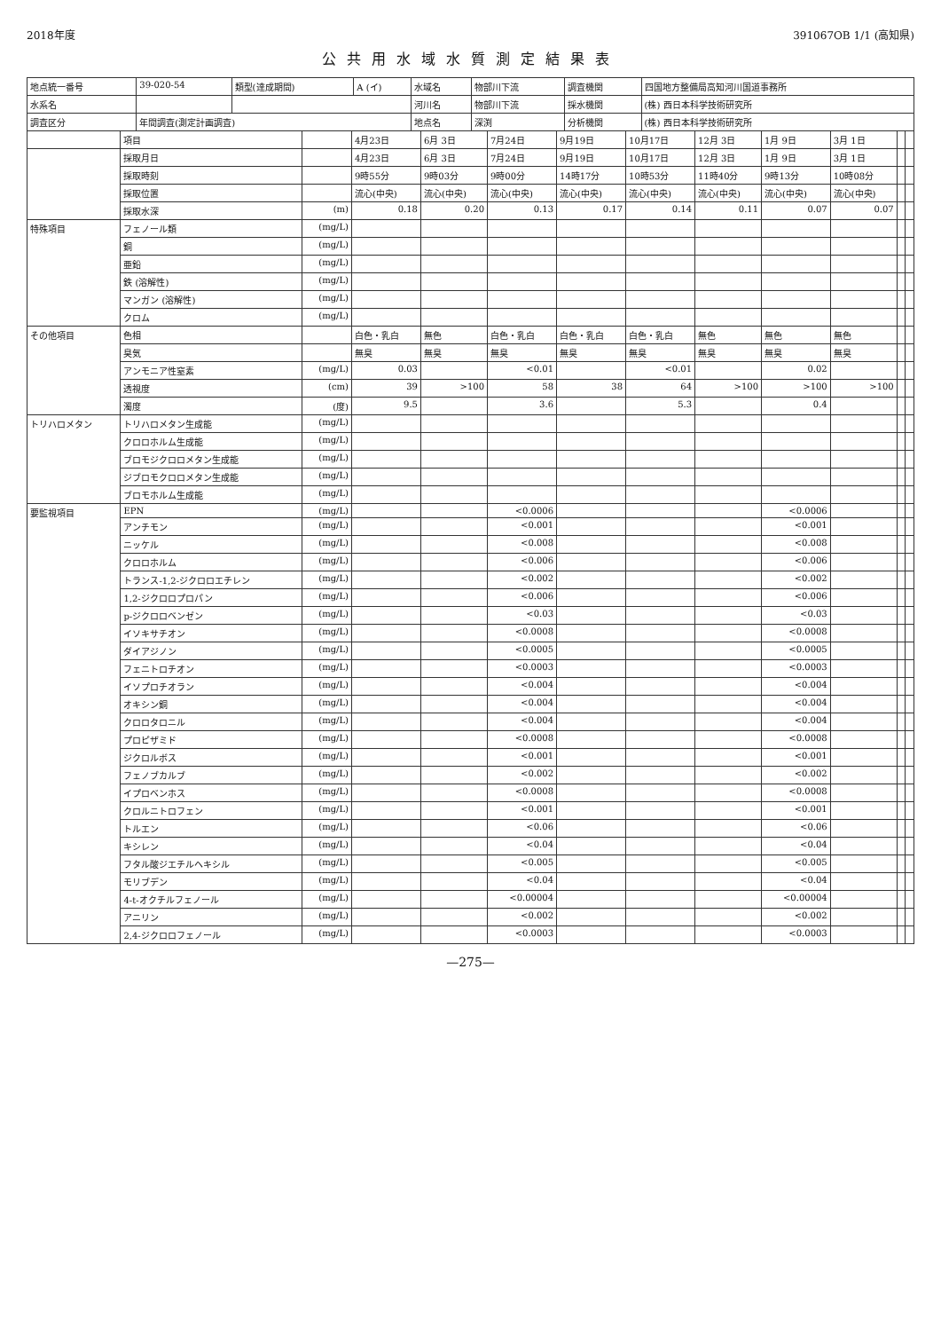2018年度 391067OB 1/1 (高知県)
公共用水域水質測定結果表
| 地点統一番号 | 39-020-54 | 類型(達成期間) | A (イ) | 水域名 | 物部川下流 | 調査機関 | 四国地方整備局高知河川国道事務所 |
| 水系名 | | | | 河川名 | 物部川下流 | 採水機関 | (株) 西日本科学技術研究所 |
| 調査区分 | 年間調査(測定計画調査) | | | 地点名 | 深渕 | 分析機関 | (株) 西日本科学技術研究所 |
| | 項目 | | 4月23日 | 6月 3日 | 7月24日 | 9月19日 | 10月17日 | 12月 3日 | 1月 9日 | 3月 1日 | | |
| --- | --- | --- | --- | --- | --- | --- | --- | --- | --- | --- | --- | --- |
| | 採取月日 | | 4月23日 | 6月 3日 | 7月24日 | 9月19日 | 10月17日 | 12月 3日 | 1月 9日 | 3月 1日 | | |
| | 採取時刻 | | 9時55分 | 9時03分 | 9時00分 | 14時17分 | 10時53分 | 11時40分 | 9時13分 | 10時08分 | | |
| | 採取位置 | | 流心(中央) | 流心(中央) | 流心(中央) | 流心(中央) | 流心(中央) | 流心(中央) | 流心(中央) | 流心(中央) | | |
| | 採取水深 | (m) | 0.18 | 0.20 | 0.13 | 0.17 | 0.14 | 0.11 | 0.07 | 0.07 | | |
| 特殊項目 | フェノール類 | (mg/L) | | | | | | | | | | |
| | 銅 | (mg/L) | | | | | | | | | | |
| | 亜鉛 | (mg/L) | | | | | | | | | | |
| | 鉄 (溶解性) | (mg/L) | | | | | | | | | | |
| | マンガン (溶解性) | (mg/L) | | | | | | | | | | |
| | クロム | (mg/L) | | | | | | | | | | |
| その他項目 | 色相 | | 白色・乳白 | 無色 | 白色・乳白 | 白色・乳白 | 白色・乳白 | 無色 | 無色 | 無色 | | |
| | 臭気 | | 無臭 | 無臭 | 無臭 | 無臭 | 無臭 | 無臭 | 無臭 | 無臭 | | |
| | アンモニア性窒素 | (mg/L) | 0.03 | | <0.01 | | <0.01 | | 0.02 | | | |
| | 透視度 | (cm) | 39 | >100 | 58 | 38 | 64 | >100 | >100 | >100 | | |
| | 濁度 | (度) | 9.5 | | 3.6 | | 5.3 | | 0.4 | | | |
| トリハロメタン | トリハロメタン生成能 | (mg/L) | | | | | | | | | | |
| | クロロホルム生成能 | (mg/L) | | | | | | | | | | |
| | ブロモジクロロメタン生成能 | (mg/L) | | | | | | | | | | |
| | ジブロモクロロメタン生成能 | (mg/L) | | | | | | | | | | |
| | ブロモホルム生成能 | (mg/L) | | | | | | | | | | |
| 要監視項目 | EPN | (mg/L) | | | <0.0006 | | | | <0.0006 | | | |
| | アンチモン | (mg/L) | | | <0.001 | | | | <0.001 | | | |
| | ニッケル | (mg/L) | | | <0.008 | | | | <0.008 | | | |
| | クロロホルム | (mg/L) | | | <0.006 | | | | <0.006 | | | |
| | トランス-1,2-ジクロロエチレン | (mg/L) | | | <0.002 | | | | <0.002 | | | |
| | 1,2-ジクロロプロパン | (mg/L) | | | <0.006 | | | | <0.006 | | | |
| | p-ジクロロベンゼン | (mg/L) | | | <0.03 | | | | <0.03 | | | |
| | イソキサチオン | (mg/L) | | | <0.0008 | | | | <0.0008 | | | |
| | ダイアジノン | (mg/L) | | | <0.0005 | | | | <0.0005 | | | |
| | フェニトロチオン | (mg/L) | | | <0.0003 | | | | <0.0003 | | | |
| | イソプロチオラン | (mg/L) | | | <0.004 | | | | <0.004 | | | |
| | オキシン銅 | (mg/L) | | | <0.004 | | | | <0.004 | | | |
| | クロロタロニル | (mg/L) | | | <0.004 | | | | <0.004 | | | |
| | プロピザミド | (mg/L) | | | <0.0008 | | | | <0.0008 | | | |
| | ジクロルボス | (mg/L) | | | <0.001 | | | | <0.001 | | | |
| | フェノブカルブ | (mg/L) | | | <0.002 | | | | <0.002 | | | |
| | イプロベンホス | (mg/L) | | | <0.0008 | | | | <0.0008 | | | |
| | クロルニトロフェン | (mg/L) | | | <0.001 | | | | <0.001 | | | |
| | トルエン | (mg/L) | | | <0.06 | | | | <0.06 | | | |
| | キシレン | (mg/L) | | | <0.04 | | | | <0.04 | | | |
| | フタル酸ジエチルヘキシル | (mg/L) | | | <0.005 | | | | <0.005 | | | |
| | モリブデン | (mg/L) | | | <0.04 | | | | <0.04 | | | |
| | 4-t-オクチルフェノール | (mg/L) | | | <0.00004 | | | | <0.00004 | | | |
| | アニリン | (mg/L) | | | <0.002 | | | | <0.002 | | | |
| | 2,4-ジクロロフェノール | (mg/L) | | | <0.0003 | | | | <0.0003 | | | |
—275—